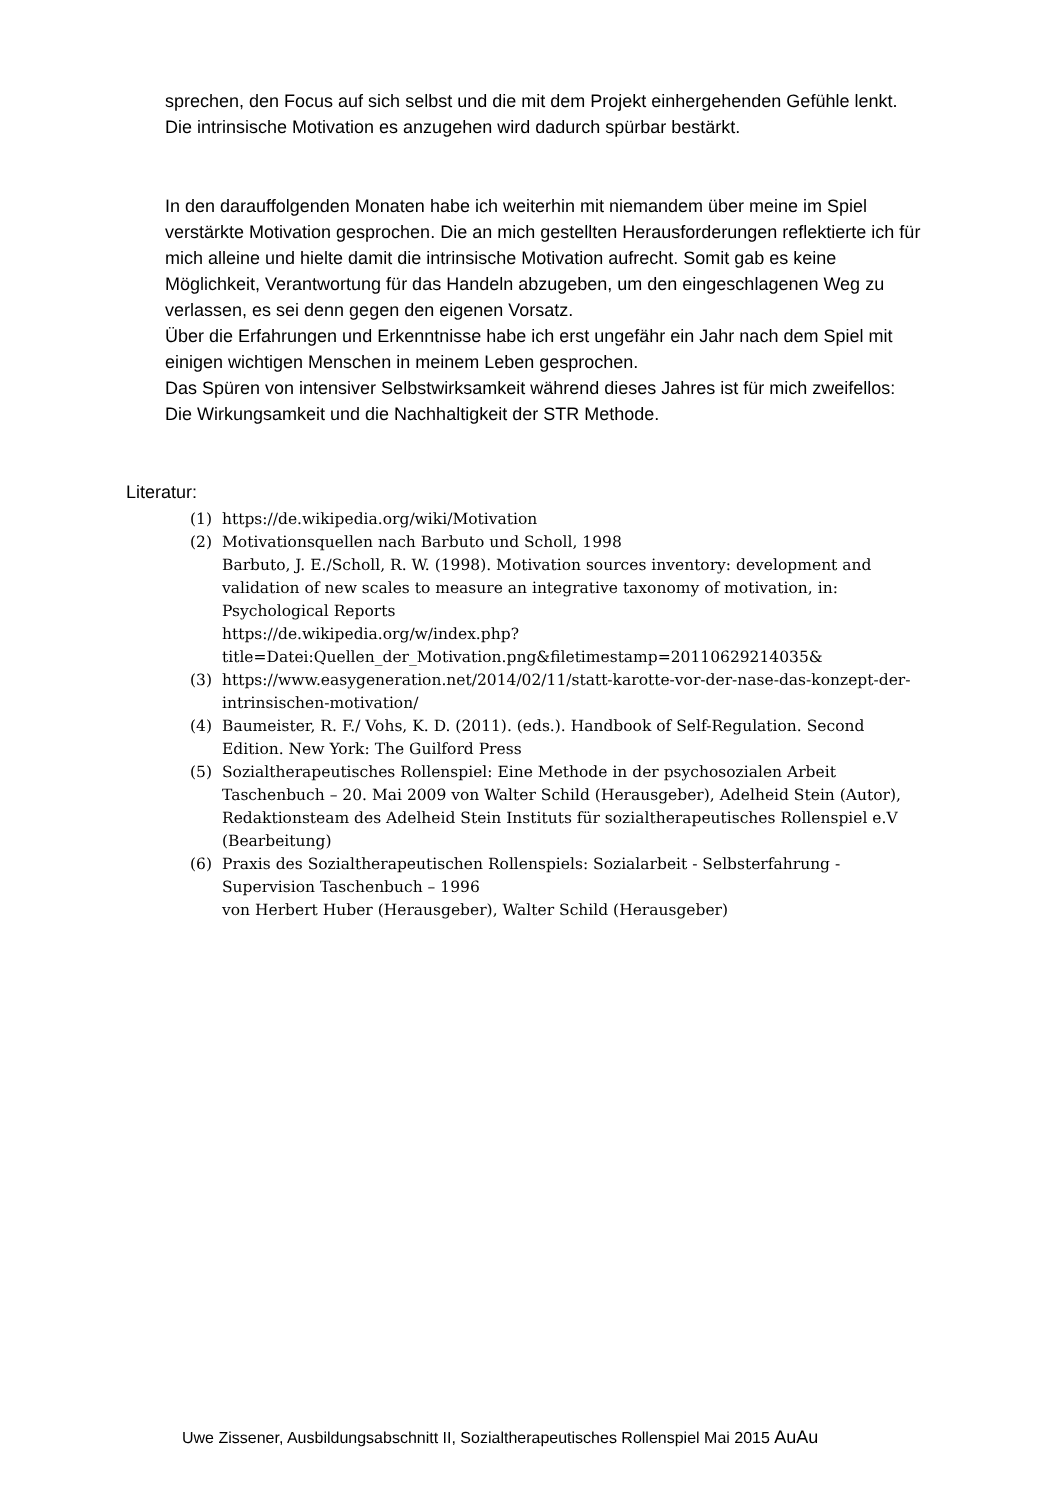sprechen, den Focus auf sich selbst und die mit dem Projekt einhergehenden Gefühle lenkt. Die intrinsische Motivation es anzugehen wird dadurch spürbar bestärkt.
In den darauffolgenden Monaten habe ich weiterhin mit niemandem über meine im Spiel verstärkte Motivation gesprochen. Die an mich gestellten Herausforderungen reflektierte ich für mich alleine und hielte damit die intrinsische Motivation aufrecht. Somit gab es keine Möglichkeit, Verantwortung für das Handeln abzugeben, um den eingeschlagenen Weg zu verlassen, es sei denn gegen den eigenen Vorsatz.
Über die Erfahrungen und Erkenntnisse habe ich erst ungefähr ein Jahr nach dem Spiel mit einigen wichtigen Menschen in meinem Leben gesprochen.
Das Spüren von intensiver Selbstwirksamkeit während dieses Jahres ist für mich zweifellos: Die Wirkungsamkeit und die Nachhaltigkeit der STR Methode.
Literatur:
(1) https://de.wikipedia.org/wiki/Motivation
(2) Motivationsquellen nach Barbuto und Scholl, 1998
Barbuto, J. E./Scholl, R. W. (1998). Motivation sources inventory: development and validation of new scales to measure an integrative taxonomy of motivation, in: Psychological Reports
https://de.wikipedia.org/w/index.php?title=Datei:Quellen_der_Motivation.png&filetimestamp=20110629214035&
(3) https://www.easygeneration.net/2014/02/11/statt-karotte-vor-der-nase-das-konzept-der-intrinsischen-motivation/
(4) Baumeister, R. F./ Vohs, K. D. (2011). (eds.). Handbook of Self-Regulation. Second Edition. New York: The Guilford Press
(5) Sozialtherapeutisches Rollenspiel: Eine Methode in der psychosozialen Arbeit Taschenbuch – 20. Mai 2009 von Walter Schild (Herausgeber), Adelheid Stein (Autor), Redaktionsteam des Adelheid Stein Instituts für sozialtherapeutisches Rollenspiel e.V (Bearbeitung)
(6) Praxis des Sozialtherapeutischen Rollenspiels: Sozialarbeit - Selbsterfahrung - Supervision Taschenbuch – 1996
von Herbert Huber (Herausgeber), Walter Schild (Herausgeber)
Uwe Zissener, Ausbildungsabschnitt II, Sozialtherapeutisches Rollenspiel Mai 2015 AuAu